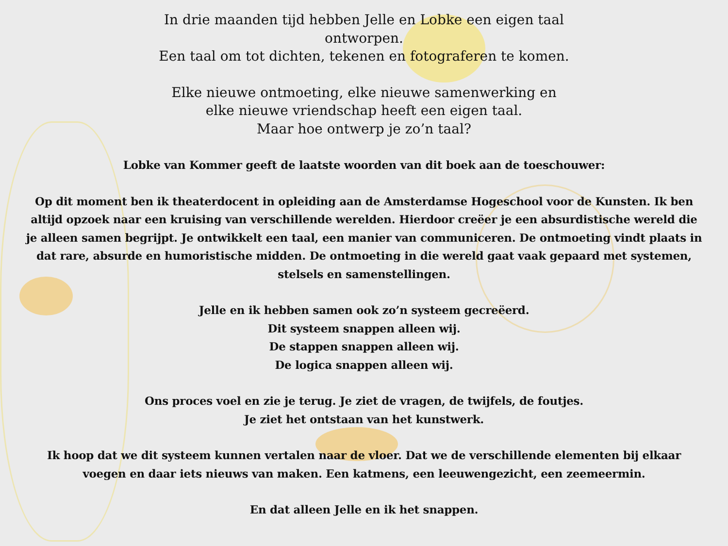In drie maanden tijd hebben Jelle en Lobke een eigen taal
ontworpen.
Een taal om tot dichten, tekenen en fotograferen te komen.
Elke nieuwe ontmoeting, elke nieuwe samenwerking en
elke nieuwe vriendschap heeft een eigen taal.
Maar hoe ontwerp je zo’n taal?
Lobke van Kommer geeft de laatste woorden van dit boek aan de toeschouwer:
Op dit moment ben ik theaterdocent in opleiding aan de Amsterdamse Hogeschool voor de Kunsten. Ik ben
altijd opzoek naar een kruising van verschillende werelden. Hierdoor creëer je een absurdistische wereld die
je alleen samen begrijpt. Je ontwikkelt een taal, een manier van communiceren. De ontmoeting vindt plaats in
dat rare, absurde en humoristische midden. De ontmoeting in die wereld gaat vaak gepaard met systemen,
stelsels en samenstellingen.
Jelle en ik hebben samen ook zo’n systeem gecreëerd.
Dit systeem snappen alleen wij.
De stappen snappen alleen wij.
De logica snappen alleen wij.
Ons proces voel en zie je terug. Je ziet de vragen, de twijfels, de foutjes.
Je ziet het ontstaan van het kunstwerk.
Ik hoop dat we dit systeem kunnen vertalen naar de vloer. Dat we de verschillende elementen bij elkaar
voegen en daar iets nieuws van maken. Een katmens, een leeuwengezicht, een zeemeermin.
En dat alleen Jelle en ik het snappen.